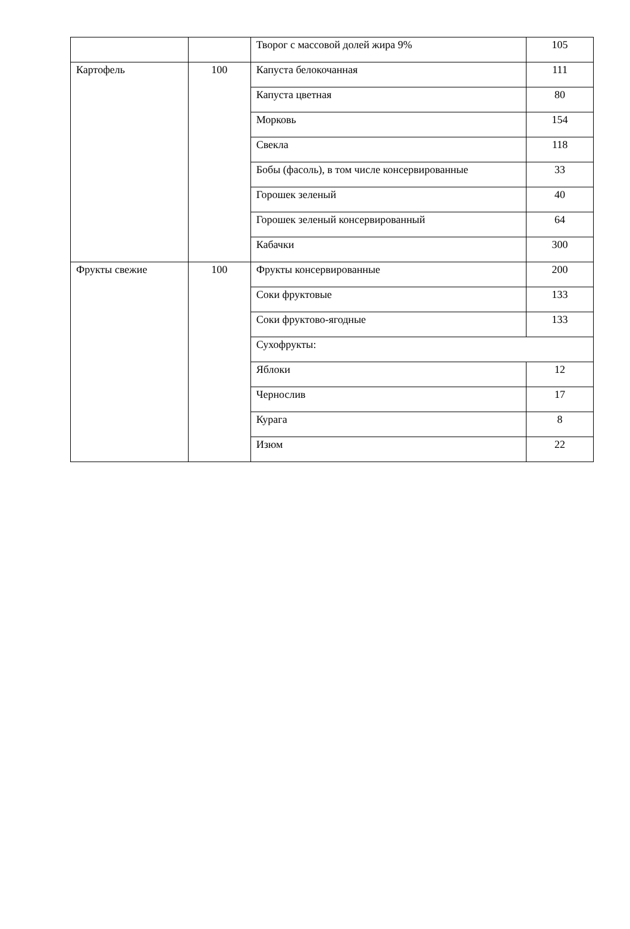| | | Творог с массовой долей жира 9% | 105 |
| Картофель | 100 | Капуста белокочанная | 111 |
| | | Капуста цветная | 80 |
| | | Морковь | 154 |
| | | Свекла | 118 |
| | | Бобы (фасоль), в том числе консервированные | 33 |
| | | Горошек зеленый | 40 |
| | | Горошек зеленый консервированный | 64 |
| | | Кабачки | 300 |
| Фрукты свежие | 100 | Фрукты консервированные | 200 |
| | | Соки фруктовые | 133 |
| | | Соки фруктово-ягодные | 133 |
| | | Сухофрукты: | |
| | | Яблоки | 12 |
| | | Чернослив | 17 |
| | | Курага | 8 |
| | | Изюм | 22 |